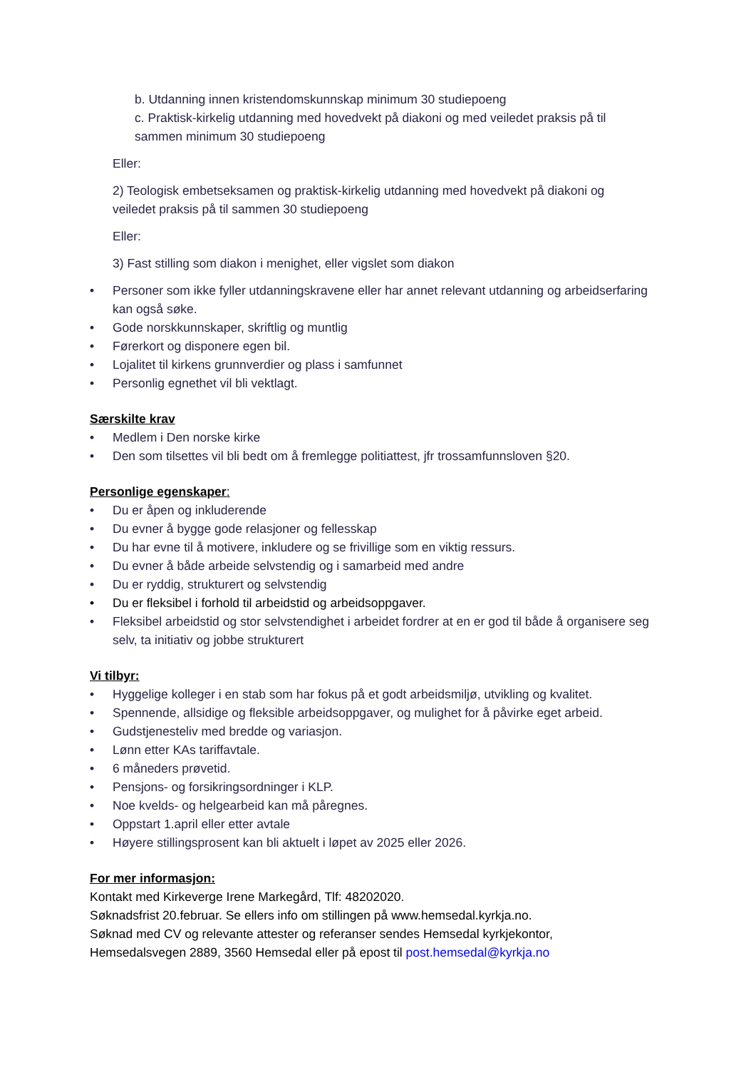b. Utdanning innen kristendomskunnskap minimum 30 studiepoeng
c. Praktisk-kirkelig utdanning med hovedvekt på diakoni og med veiledet praksis på til sammen minimum 30 studiepoeng
Eller:
2) Teologisk embetseksamen og praktisk-kirkelig utdanning med hovedvekt på diakoni og veiledet praksis på til sammen 30 studiepoeng
Eller:
3) Fast stilling som diakon i menighet, eller vigslet som diakon
• Personer som ikke fyller utdanningskravene eller har annet relevant utdanning og arbeidserfaring kan også søke.
• Gode norskkunnskaper, skriftlig og muntlig
• Førerkort og disponere egen bil.
• Lojalitet til kirkens grunnverdier og plass i samfunnet
• Personlig egnethet vil bli vektlagt.
Særskilte krav
• Medlem i Den norske kirke
• Den som tilsettes vil bli bedt om å fremlegge politiattest, jfr trossamfunnsloven §20.
Personlige egenskaper:
• Du er åpen og inkluderende
• Du evner å bygge gode relasjoner og fellesskap
• Du har evne til å motivere, inkludere og se frivillige som en viktig ressurs.
• Du evner å både arbeide selvstendig og i samarbeid med andre
• Du er ryddig, strukturert og selvstendig
• Du er fleksibel i forhold til arbeidstid og arbeidsoppgaver.
• Fleksibel arbeidstid og stor selvstendighet i arbeidet fordrer at en er god til både å organisere seg selv, ta initiativ og jobbe strukturert
Vi tilbyr:
• Hyggelige kolleger i en stab som har fokus på et godt arbeidsmiljø, utvikling og kvalitet.
• Spennende, allsidige og fleksible arbeidsoppgaver, og mulighet for å påvirke eget arbeid.
• Gudstjenesteliv med bredde og variasjon.
• Lønn etter KAs tariffavtale.
• 6 måneders prøvetid.
• Pensjons- og forsikringsordninger i KLP.
• Noe kvelds- og helgearbeid kan må påregnes.
• Oppstart 1.april eller etter avtale
• Høyere stillingsprosent kan bli aktuelt i løpet av 2025 eller 2026.
For mer informasjon:
Kontakt med Kirkeverge Irene Markegård, Tlf: 48202020.
Søknadsfrist 20.februar. Se ellers info om stillingen på www.hemsedal.kyrkja.no.
Søknad med CV og relevante attester og referanser sendes Hemsedal kyrkjekontor, Hemsedalsvegen 2889, 3560 Hemsedal eller på epost til post.hemsedal@kyrkja.no